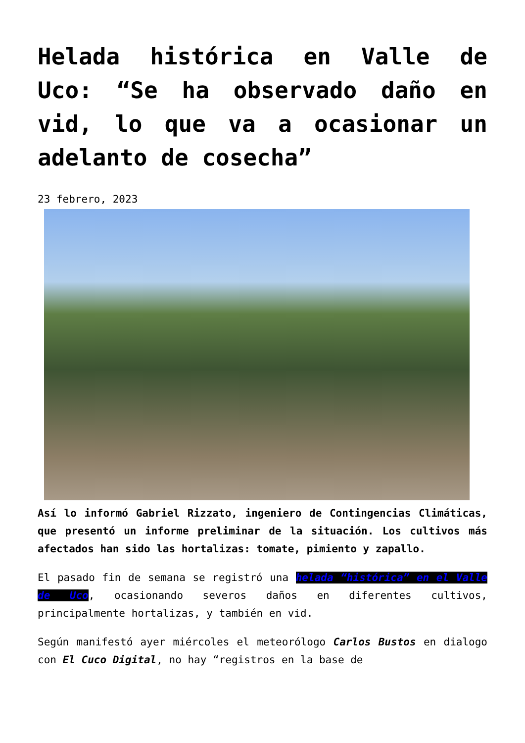Helada histórica en Valle de Uco: “Se ha observado daño en vid, lo que va a ocasionar un adelanto de cosecha”
23 febrero, 2023
Así lo informó Gabriel Rizzato, ingeniero de Contingencias Climáticas, que presentó un informe preliminar de la situación. Los cultivos más afectados han sido las hortalizas: tomate, pimiento y zapallo.
El pasado fin de semana se registró una helada “histórica” en el Valle de Uco, ocasionando severos daños en diferentes cultivos, principalmente hortalizas, y también en vid.
Según manifestó ayer miércoles el meteorólogo Carlos Bustos en dialogo con El Cuco Digital, no hay “registros en la base de